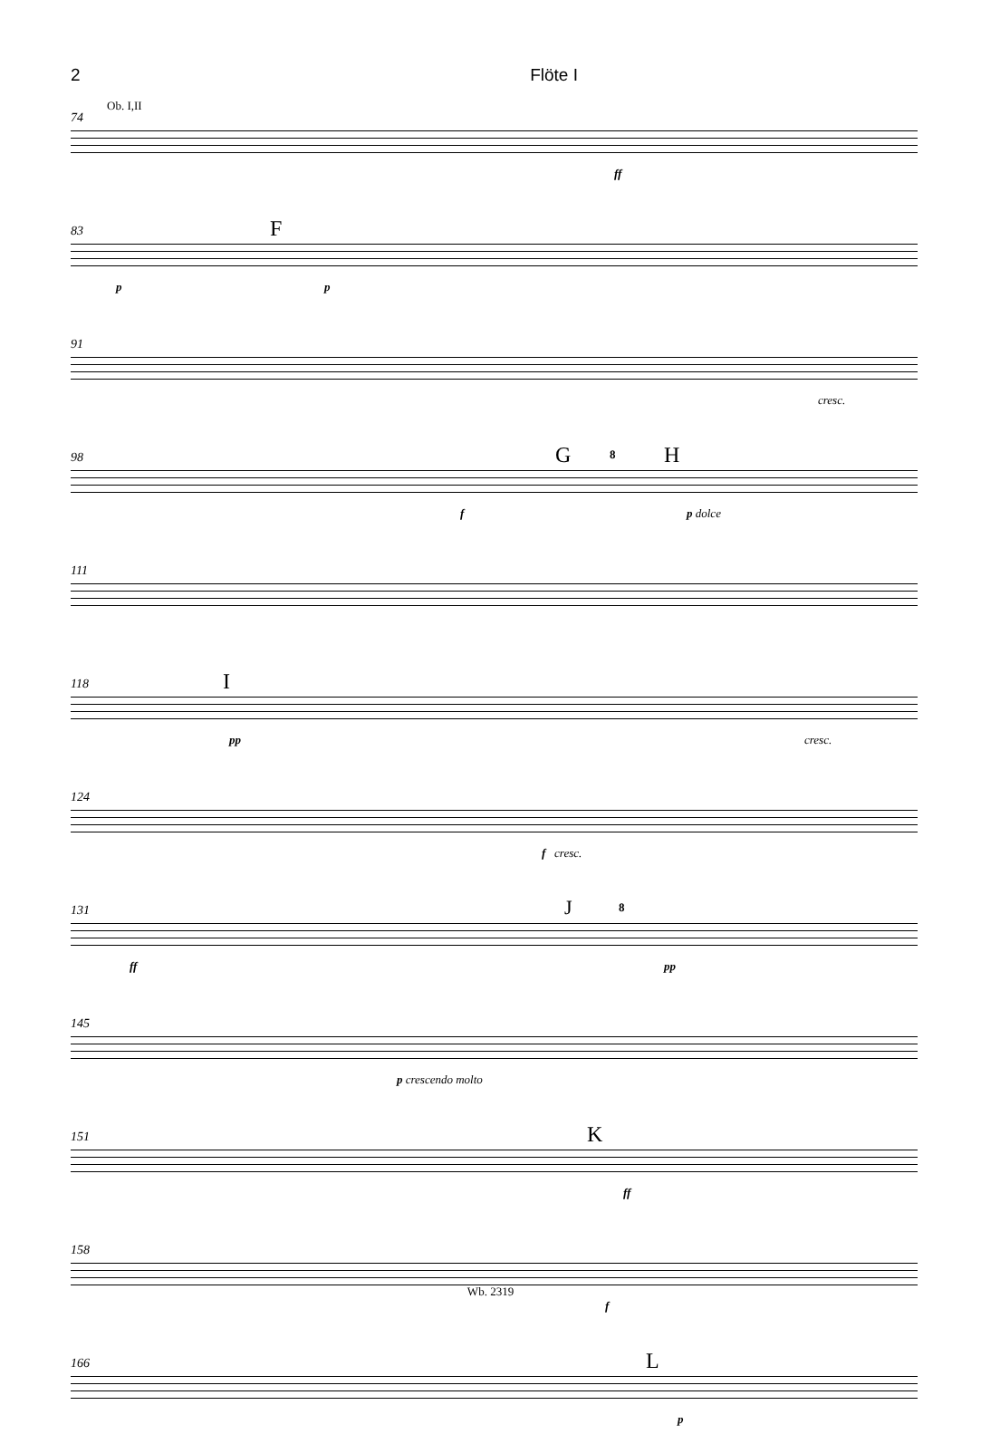2 Flöte I
74
Ob. I,II
ff
83 F
p p
91
cresc.
98 G 8 H
f p dolce
111
118 I
pp cresc.
124
f cresc.
131 J 8
ff pp
145
p crescendo molto
151 K
ff
158
f
166 L
p
Wb. 2319